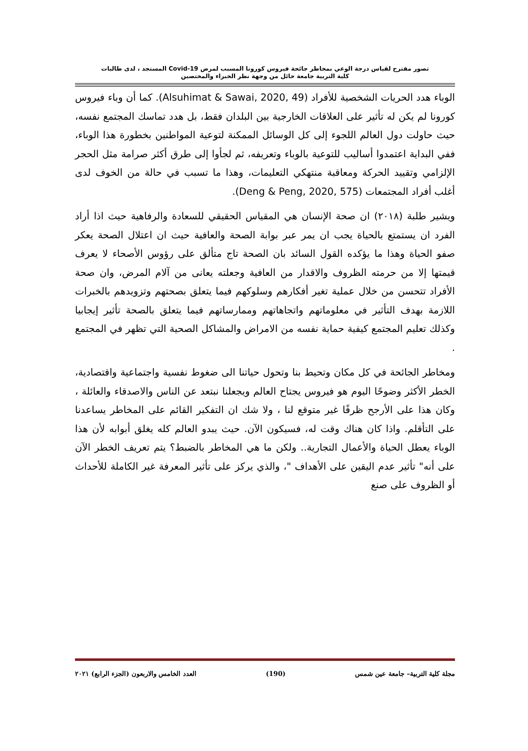تصور مقترح لقياس درجة الوعي بمخاطر جائحة فيروس كورونا المسبب لمرض Covid-19 المستجد ، لدى طالبات
كلية التربية جامعة حائل من وجهة نظر الخبراء والمختصين
الوباء هدد الحريات الشخصية للأفراد (Alsuhimat & Sawai, 2020, 49). كما أن وباء فيروس كورونا لم يكن له تأثير على العلاقات الخارجية بين البلدان فقط، بل هدد تماسك المجتمع نفسه، حيث حاولت دول العالم اللجوء إلى كل الوسائل الممكنة لتوعية المواطنين بخطورة هذا الوباء، ففي البداية اعتمدوا أساليب للتوعية بالوباء وتعريفه، ثم لجأوا إلى طرق أكثر صرامة مثل الحجر الإلزامي وتقييد الحركة ومعاقبة منتهكي التعليمات، وهذا ما تسبب في حالة من الخوف لدى أغلب أفراد المجتمعات (Deng & Peng, 2020, 575).
ويشير طلبة (٢٠١٨) ان صحة الإنسان هي المقياس الحقيقي للسعادة والرفاهية حيث اذا أراد الفرد ان يستمتع بالحياة يجب ان يمر عبر بوابة الصحة والعافية حيث ان اعتلال الصحة يعكر صفو الحياة وهذا ما يؤكده القول السائد بان الصحة تاج متألق على رؤوس الأصحاء لا يعرف قيمتها إلا من حرمته الظروف والاقدار من العافية وجعلته يعانى من آلام المرض، وان صحة الأفراد تتحسن من خلال عملية تغير أفكارهم وسلوكهم فيما يتعلق بصحتهم وتزويدهم بالخبرات اللازمة بهدف التأثير في معلوماتهم واتجاهاتهم وممارساتهم فيما يتعلق بالصحة تأثير إيجابيا وكذلك تعليم المجتمع كيفية حماية نفسه من الامراض والمشاكل الصحية التي تظهر في المجتمع .
ومخاطر الجائحة في كل مكان وتحيط بنا وتحول حياتنا الى ضغوط نفسية واجتماعية واقتصادية، الخطر الأكثر وضوحًا اليوم هو فيروس يجتاح العالم ويجعلنا نبتعد عن الناس والاصدقاء والعائلة ، وكان هذا على الأرجح ظرفًا غير متوقع لنا ، ولا شك ان التفكير القائم على المخاطر يساعدنا على التأقلم. واذا كان هناك وقت له، فسيكون الآن. حيث يبدو العالم كله يغلق أبوابه لأن هذا الوباء يعطل الحياة والأعمال التجارية.. ولكن ما هي المخاطر بالضبط؟ يتم تعريف الخطر الآن على أنه" تأثير عدم اليقين على الأهداف "، والذي يركز على تأثير المعرفة غير الكاملة للأحداث أو الظروف على صنع
مجلة كلية التربية– جامعة عين شمس (190) العدد الخامس والاربعون (الجزء الرابع) ٢٠٢١